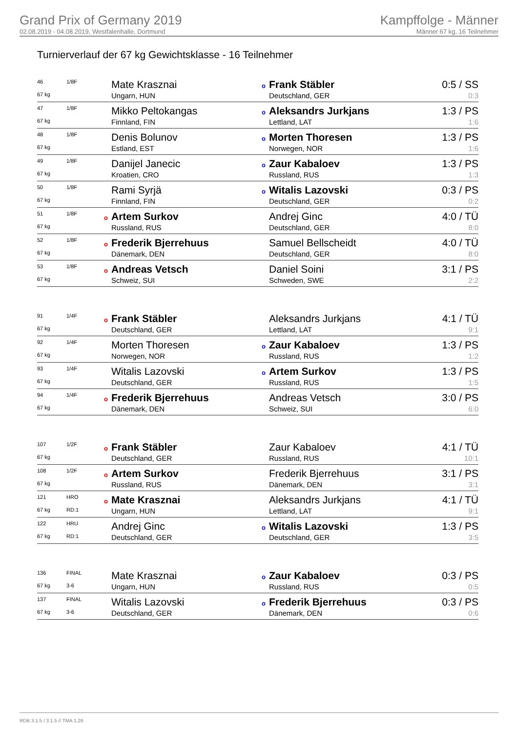Grand Prix of Germany 2019
02.08.2019 - 04.08.2019, Westfalenhalle, Dortmund
Kampffolge - Männer
Männer 67 kg, 16 Teilnehmer
Turnierverlauf der 67 kg Gewichtsklasse - 16 Teilnehmer
| 46 | 1/8F | Mate Krasznai | o Frank Stäbler | 0:5 / SS |
| 67 kg | | Ungarn, HUN | Deutschland, GER | 0:3 |
| 47 | 1/8F | Mikko Peltokangas | o Aleksandrs Jurkjans | 1:3 / PS |
| 67 kg | | Finnland, FIN | Lettland, LAT | 1:6 |
| 48 | 1/8F | Denis Bolunov | o Morten Thoresen | 1:3 / PS |
| 67 kg | | Estland, EST | Norwegen, NOR | 1:6 |
| 49 | 1/8F | Danijel Janecic | o Zaur Kabaloev | 1:3 / PS |
| 67 kg | | Kroatien, CRO | Russland, RUS | 1:3 |
| 50 | 1/8F | Rami Syrjä | o Witalis Lazovski | 0:3 / PS |
| 67 kg | | Finnland, FIN | Deutschland, GER | 0:2 |
| 51 | 1/8F | o Artem Surkov | Andrej Ginc | 4:0 / TÜ |
| 67 kg | | Russland, RUS | Deutschland, GER | 8:0 |
| 52 | 1/8F | o Frederik Bjerrehuus | Samuel Bellscheidt | 4:0 / TÜ |
| 67 kg | | Dänemark, DEN | Deutschland, GER | 8:0 |
| 53 | 1/8F | o Andreas Vetsch | Daniel Soini | 3:1 / PS |
| 67 kg | | Schweiz, SUI | Schweden, SWE | 2:2 |
| 91 | 1/4F | o Frank Stäbler | Aleksandrs Jurkjans | 4:1 / TÜ |
| 67 kg | | Deutschland, GER | Lettland, LAT | 9:1 |
| 92 | 1/4F | Morten Thoresen | o Zaur Kabaloev | 1:3 / PS |
| 67 kg | | Norwegen, NOR | Russland, RUS | 1:2 |
| 93 | 1/4F | Witalis Lazovski | o Artem Surkov | 1:3 / PS |
| 67 kg | | Deutschland, GER | Russland, RUS | 1:5 |
| 94 | 1/4F | o Frederik Bjerrehuus | Andreas Vetsch | 3:0 / PS |
| 67 kg | | Dänemark, DEN | Schweiz, SUI | 6:0 |
| 107 | 1/2F | o Frank Stäbler | Zaur Kabaloev | 4:1 / TÜ |
| 67 kg | | Deutschland, GER | Russland, RUS | 10:1 |
| 108 | 1/2F | o Artem Surkov | Frederik Bjerrehuus | 3:1 / PS |
| 67 kg | | Russland, RUS | Dänemark, DEN | 3:1 |
| 121 | HRO | o Mate Krasznai | Aleksandrs Jurkjans | 4:1 / TÜ |
| 67 kg | RD:1 | Ungarn, HUN | Lettland, LAT | 9:1 |
| 122 | HRU | Andrej Ginc | o Witalis Lazovski | 1:3 / PS |
| 67 kg | RD:1 | Deutschland, GER | Deutschland, GER | 3:5 |
| 136 | FINAL | Mate Krasznai | o Zaur Kabaloev | 0:3 / PS |
| 67 kg | 3-6 | Ungarn, HUN | Russland, RUS | 0:5 |
| 137 | FINAL | Witalis Lazovski | o Frederik Bjerrehuus | 0:3 / PS |
| 67 kg | 3-6 | Deutschland, GER | Dänemark, DEN | 0:6 |
RDB 3.1.5 / 3.1.5 // TMA 1.26